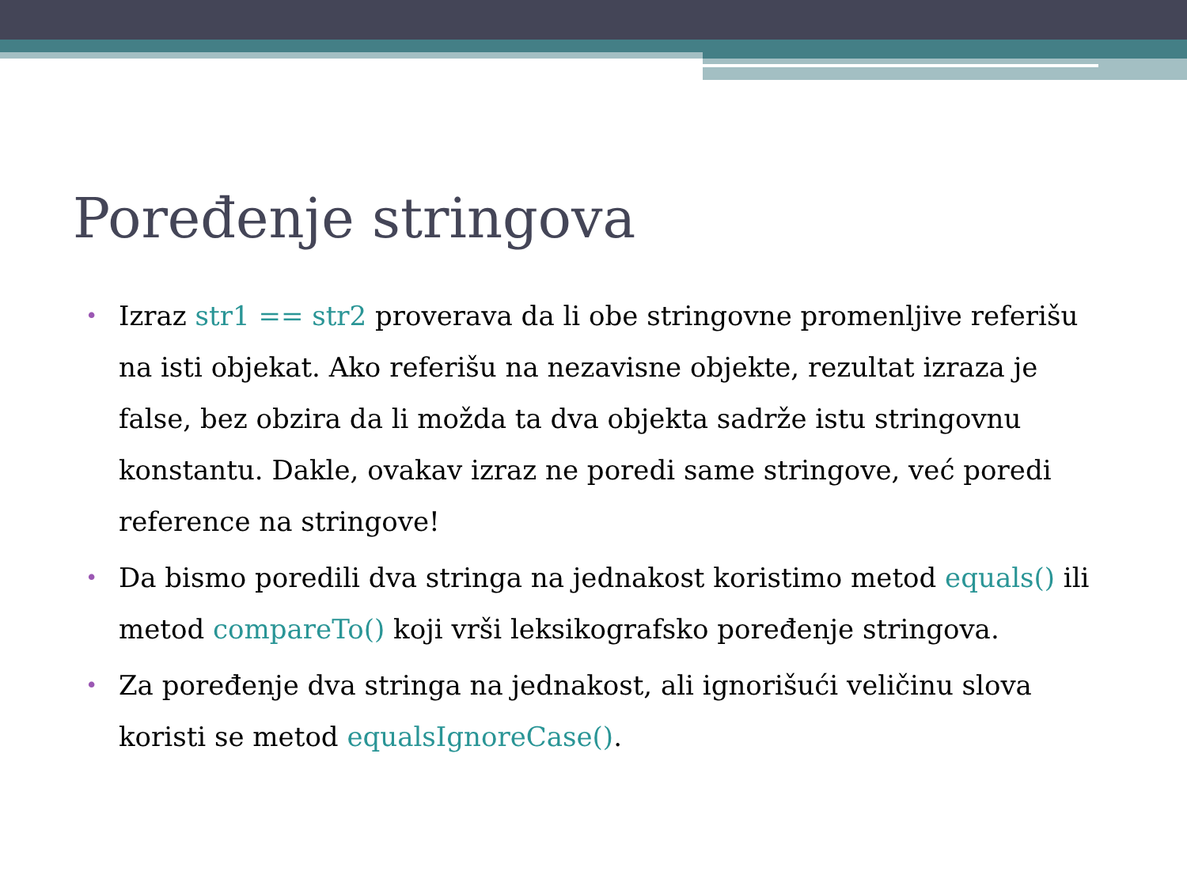Poređenje stringova
• Izraz str1 == str2 proverava da li obe stringovne promenljive referišu na isti objekat. Ako referišu na nezavisne objekte, rezultat izraza je false, bez obzira da li možda ta dva objekta sadrže istu stringovnu konstantu. Dakle, ovakav izraz ne poredi same stringove, već poredi reference na stringove!
• Da bismo poredili dva stringa na jednakost koristimo metod equals() ili metod compareTo() koji vrši leksikografsko poređenje stringova.
• Za poređenje dva stringa na jednakost, ali ignorišući veličinu slova koristi se metod equalsIgnoreCase().